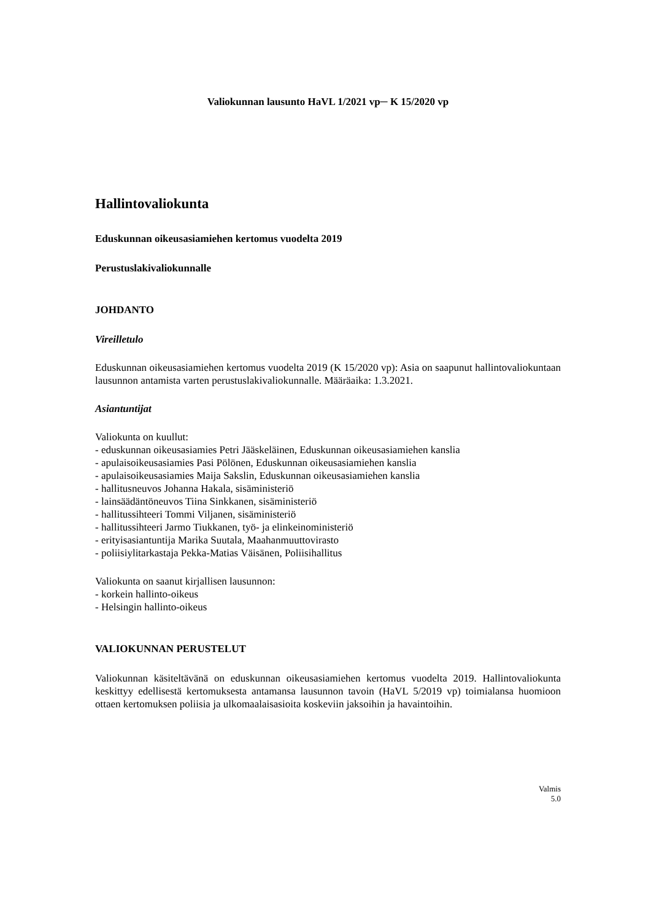Valiokunnan lausunto HaVL 1/2021 vp─ K 15/2020 vp
Hallintovaliokunta
Eduskunnan oikeusasiamiehen kertomus vuodelta 2019
Perustuslakivaliokunnalle
JOHDANTO
Vireilletulo
Eduskunnan oikeusasiamiehen kertomus vuodelta 2019 (K 15/2020 vp): Asia on saapunut hallintovaliokuntaan lausunnon antamista varten perustuslakivaliokunnalle. Määräaika: 1.3.2021.
Asiantuntijat
Valiokunta on kuullut:
- eduskunnan oikeusasiamies Petri Jääskeläinen, Eduskunnan oikeusasiamiehen kanslia
- apulaisoikeusasiamies Pasi Pölönen, Eduskunnan oikeusasiamiehen kanslia
- apulaisoikeusasiamies Maija Sakslin, Eduskunnan oikeusasiamiehen kanslia
- hallitusneuvos Johanna Hakala, sisäministeriö
- lainsäädäntöneuvos Tiina Sinkkanen, sisäministeriö
- hallitussihteeri Tommi Viljanen, sisäministeriö
- hallitussihteeri Jarmo Tiukkanen, työ- ja elinkeinoministeriö
- erityisasiantuntija Marika Suutala, Maahanmuuttovirasto
- poliisiylitarkastaja Pekka-Matias Väisänen, Poliisihallitus
Valiokunta on saanut kirjallisen lausunnon:
- korkein hallinto-oikeus
- Helsingin hallinto-oikeus
VALIOKUNNAN PERUSTELUT
Valiokunnan käsiteltävänä on eduskunnan oikeusasiamiehen kertomus vuodelta 2019. Hallintovaliokunta keskittyy edellisestä kertomuksesta antamansa lausunnon tavoin (HaVL 5/2019 vp) toimialansa huomioon ottaen kertomuksen poliisia ja ulkomaalaisasioita koskeviin jaksoihin ja havaintoihin.
Valmis
5.0